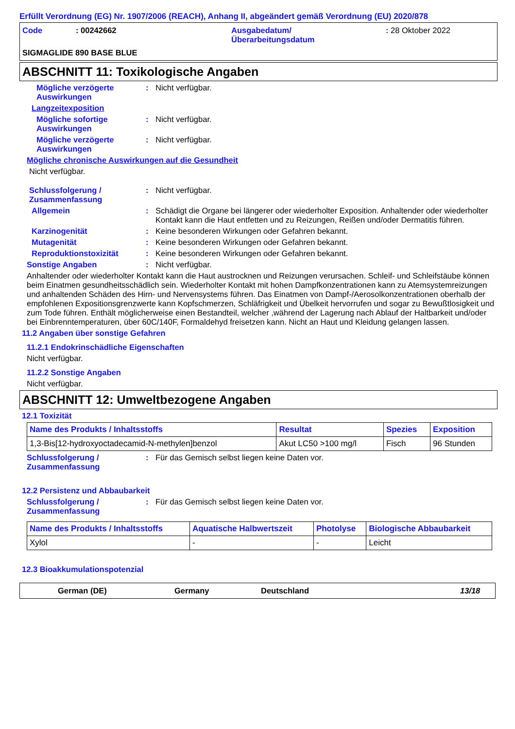Erfüllt Verordnung (EG) Nr. 1907/2006 (REACH), Anhang II, abgeändert gemäß Verordnung (EU) 2020/878
Code
: 00242662
Ausgabedatum/
Überarbeitungsdatum
: 28 Oktober 2022
SIGMAGLIDE 890 BASE BLUE
ABSCHNITT 11: Toxikologische Angaben
Mögliche verzögerte Auswirkungen
: Nicht verfügbar.
Langzeitexposition
Mögliche sofortige Auswirkungen
: Nicht verfügbar.
Mögliche verzögerte Auswirkungen
: Nicht verfügbar.
Mögliche chronische Auswirkungen auf die Gesundheit
Nicht verfügbar.
Schlussfolgerung / Zusammenfassung
: Nicht verfügbar.
Allgemein : Schädigt die Organe bei längerer oder wiederholter Exposition. Anhaltender oder wiederholter Kontakt kann die Haut entfetten und zu Reizungen, Reißen und/oder Dermatitis führen.
Karzinogenität : Keine besonderen Wirkungen oder Gefahren bekannt.
Mutagenität : Keine besonderen Wirkungen oder Gefahren bekannt.
Reproduktionstoxizität : Keine besonderen Wirkungen oder Gefahren bekannt.
Sonstige Angaben : Nicht verfügbar.
Anhaltender oder wiederholter Kontakt kann die Haut austrocknen und Reizungen verursachen. Schleif- und Schleifstäube können beim Einatmen gesundheitsschädlich sein. Wiederholter Kontakt mit hohen Dampfkonzentrationen kann zu Atemsystemreizungen und anhaltenden Schäden des Hirn- und Nervensystems führen. Das Einatmen von Dampf-/Aerosolkonzentrationen oberhalb der empfohlenen Expositionsgrenzwerte kann Kopfschmerzen, Schläfrigkeit und Übelkeit hervorrufen und sogar zu Bewußtlosigkeit und zum Tode führen. Enthält möglicherweise einen Bestandteil, welcher ,während der Lagerung nach Ablauf der Haltbarkeit und/oder bei Einbrenntemperaturen, über 60C/140F, Formaldehyd freisetzen kann. Nicht an Haut und Kleidung gelangen lassen.
11.2 Angaben über sonstige Gefahren
11.2.1 Endokrinschädliche Eigenschaften
Nicht verfügbar.
11.2.2 Sonstige Angaben
Nicht verfügbar.
ABSCHNITT 12: Umweltbezogene Angaben
12.1 Toxizität
| Name des Produkts / Inhaltsstoffs | Resultat | Spezies | Exposition |
| --- | --- | --- | --- |
| 1,3-Bis[12-hydroxyoctadecamid-N-methylen]benzol | Akut LC50 >100 mg/l | Fisch | 96 Stunden |
Schlussfolgerung / Zusammenfassung
: Für das Gemisch selbst liegen keine Daten vor.
12.2 Persistenz und Abbaubarkeit
Schlussfolgerung / Zusammenfassung
: Für das Gemisch selbst liegen keine Daten vor.
| Name des Produkts / Inhaltsstoffs | Aquatische Halbwertszeit | Photolyse | Biologische Abbaubarkeit |
| --- | --- | --- | --- |
| Xylol | - | - | Leicht |
12.3 Bioakkumulationspotenzial
German (DE) Germany Deutschland 13/18